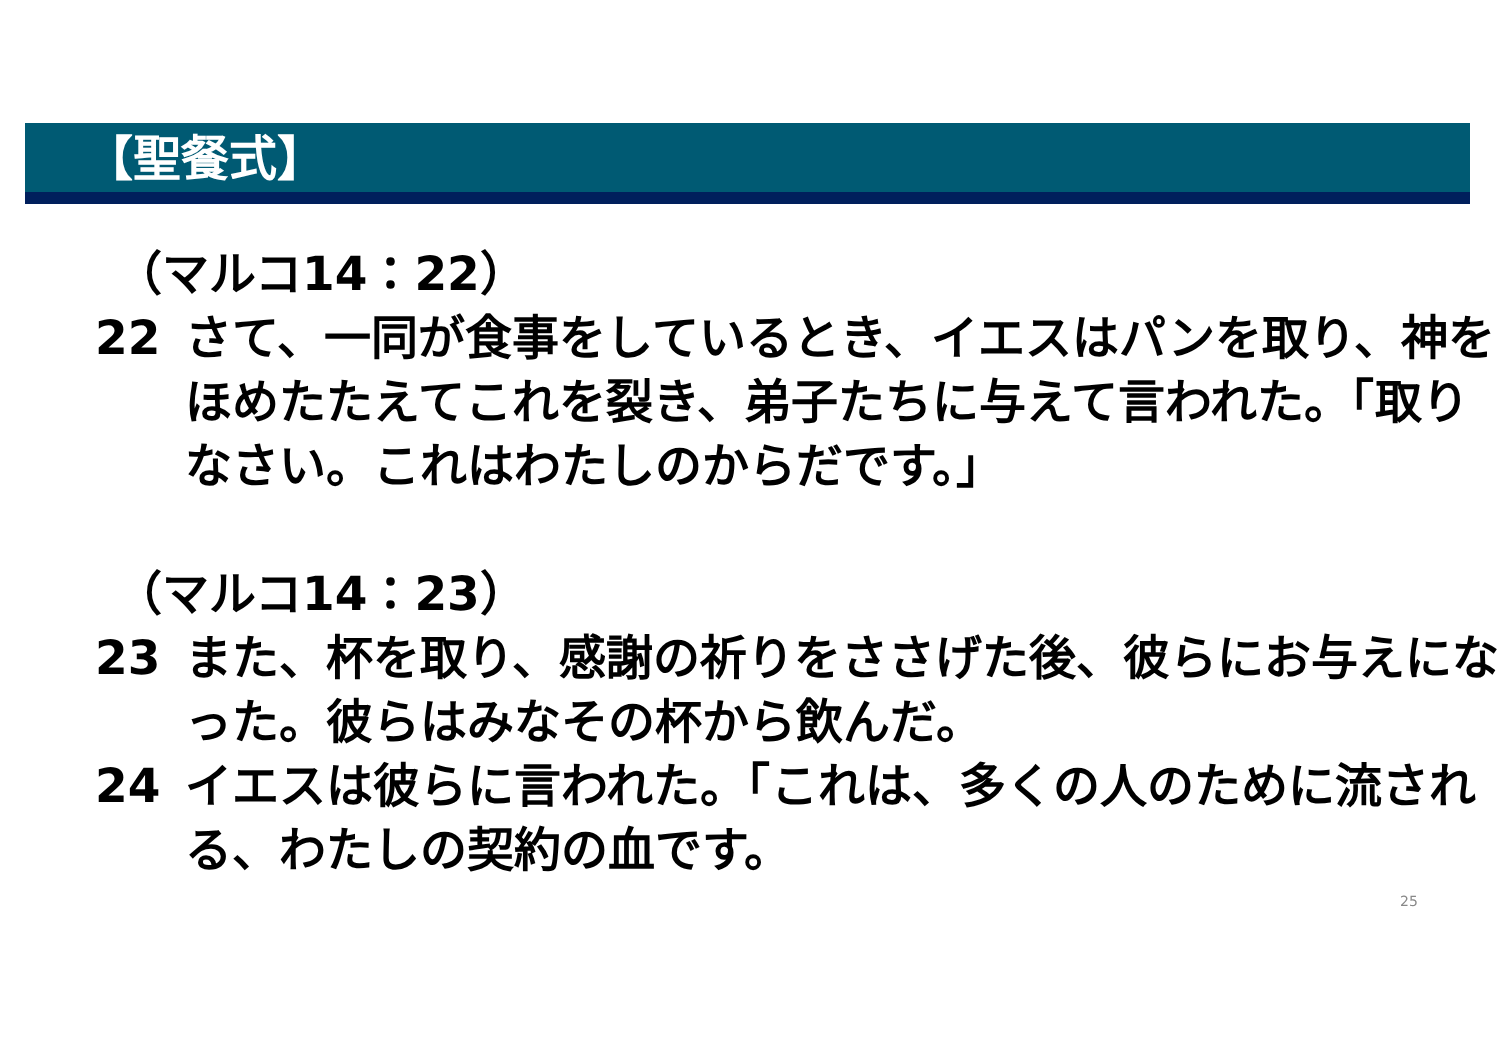【聖餐式】
（マルコ14：22）
22 さて、一同が食事をしているとき、イエスはパンを取り、神をほめたたえてこれを裂き、弟子たちに与えて言われた。「取りなさい。これはわたしのからだです。」
（マルコ14：23）
23 また、杯を取り、感謝の祈りをささげた後、彼らにお与えになった。彼らはみなその杯から飲んだ。
24 イエスは彼らに言われた。「これは、多くの人のために流される、わたしの契約の血です。
25